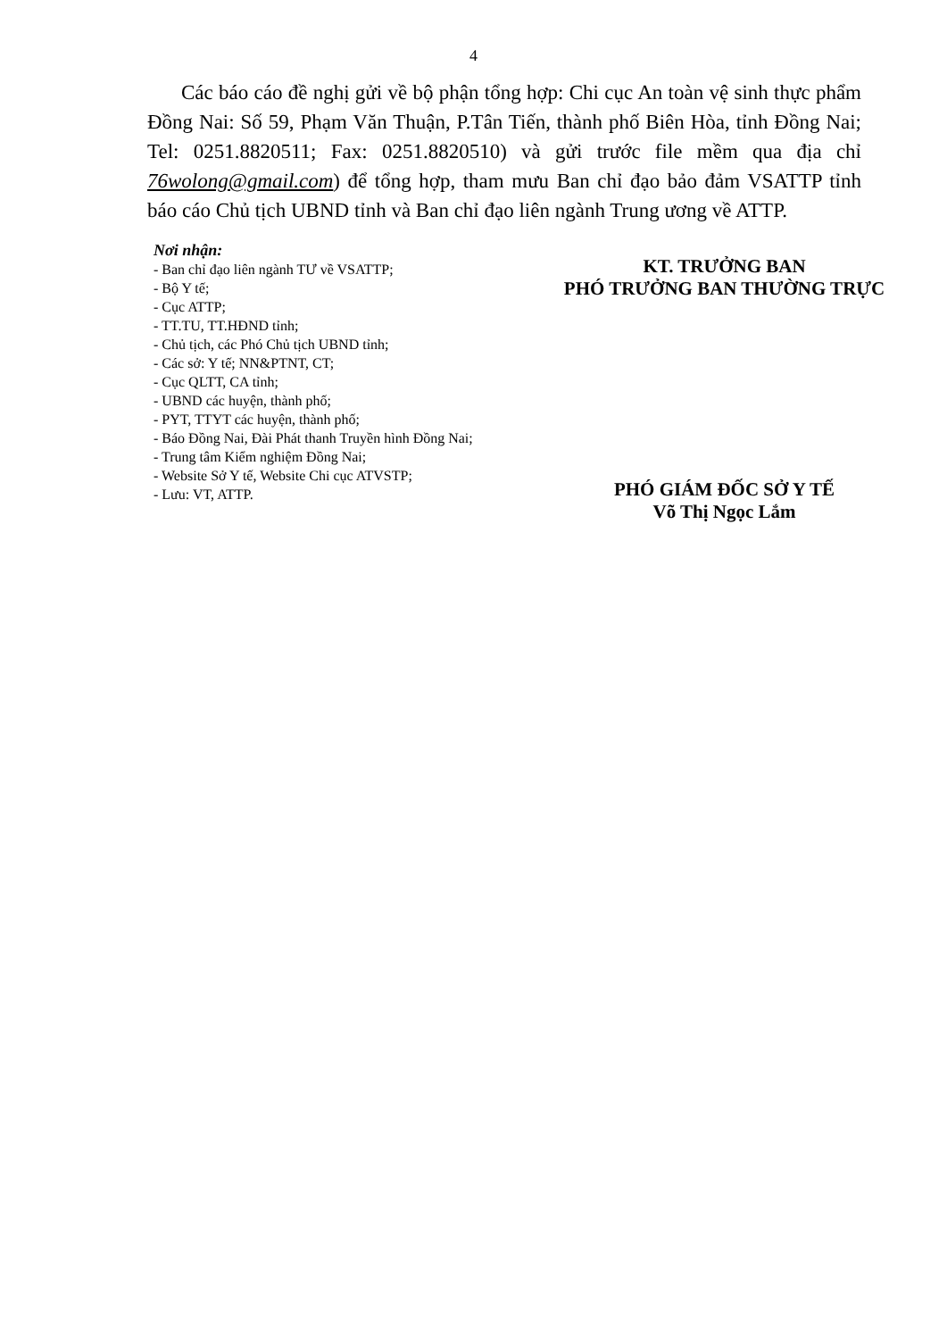4
Các báo cáo đề nghị gửi về bộ phận tổng hợp: Chi cục An toàn vệ sinh thực phẩm Đồng Nai: Số 59, Phạm Văn Thuận, P.Tân Tiến, thành phố Biên Hòa, tỉnh Đồng Nai; Tel: 0251.8820511; Fax: 0251.8820510) và gửi trước file mềm qua địa chỉ 76wolong@gmail.com) để tổng hợp, tham mưu Ban chỉ đạo bảo đảm VSATTP tỉnh báo cáo Chủ tịch UBND tỉnh và Ban chỉ đạo liên ngành Trung ương về ATTP.
Nơi nhận:
- Ban chỉ đạo liên ngành TƯ về VSATTP;
- Bộ Y tế;
- Cục ATTP;
- TT.TU, TT.HĐND tỉnh;
- Chủ tịch, các Phó Chủ tịch UBND tỉnh;
- Các sở: Y tế; NN&PTNT, CT;
- Cục QLTT, CA tỉnh;
- UBND các huyện, thành phố;
- PYT, TTYT các huyện, thành phố;
- Báo Đồng Nai, Đài Phát thanh Truyền hình Đồng Nai;
- Trung tâm Kiểm nghiệm Đồng Nai;
- Website Sở Y tế, Website Chi cục ATVSTP;
- Lưu: VT, ATTP.
KT. TRƯỞNG BAN
PHÓ TRƯỞNG BAN THƯỜNG TRỰC
PHÓ GIÁM ĐỐC SỞ Y TẾ
Võ Thị Ngọc Lắm